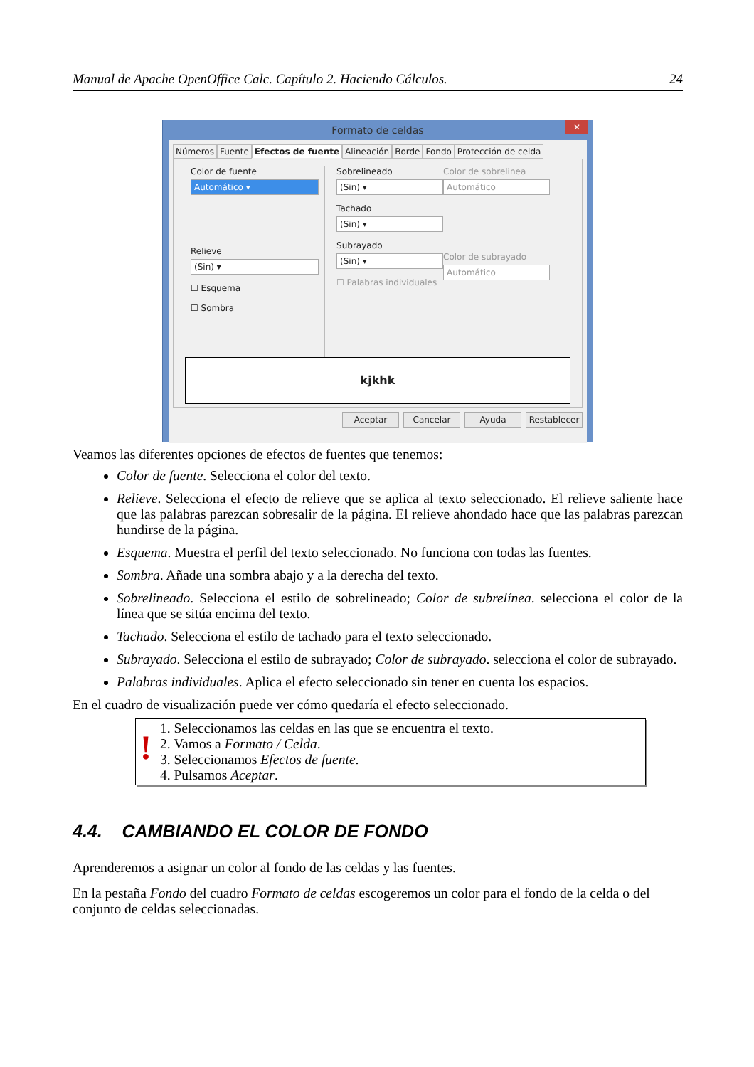Manual de Apache OpenOffice Calc. Capítulo 2. Haciendo Cálculos. 24
Formato de celdas ✕
Números Fuente Efectos de fuente Alineación Borde Fondo Protección de celda
Color de fuente
Automático ▾
Relieve
(Sin) ▾
☐ Esquema
☐ Sombra
Sobrelineado
(Sin) ▾
Tachado
(Sin) ▾
Subrayado
(Sin) ▾
☐ Palabras individuales
Color de sobrelinea
Automático
Color de subrayado
Automático
kjkhk
Aceptar Cancelar Ayuda Restablecer
Veamos las diferentes opciones de efectos de fuentes que tenemos:
Color de fuente. Selecciona el color del texto.
Relieve. Selecciona el efecto de relieve que se aplica al texto seleccionado. El relieve saliente hace que las palabras parezcan sobresalir de la página. El relieve ahondado hace que las palabras parezcan hundirse de la página.
Esquema. Muestra el perfil del texto seleccionado. No funciona con todas las fuentes.
Sombra. Añade una sombra abajo y a la derecha del texto.
Sobrelineado. Selecciona el estilo de sobrelineado; Color de subrelínea. selecciona el color de la línea que se sitúa encima del texto.
Tachado. Selecciona el estilo de tachado para el texto seleccionado.
Subrayado. Selecciona el estilo de subrayado; Color de subrayado. selecciona el color de subrayado.
Palabras individuales. Aplica el efecto seleccionado sin tener en cuenta los espacios.
En el cuadro de visualización puede ver cómo quedaría el efecto seleccionado.
!
1. Seleccionamos las celdas en las que se encuentra el texto.
2. Vamos a Formato / Celda.
3. Seleccionamos Efectos de fuente.
4. Pulsamos Aceptar.
4.4. CAMBIANDO EL COLOR DE FONDO
Aprenderemos a asignar un color al fondo de las celdas y las fuentes.
En la pestaña Fondo del cuadro Formato de celdas escogeremos un color para el fondo de la celda o del conjunto de celdas seleccionadas.